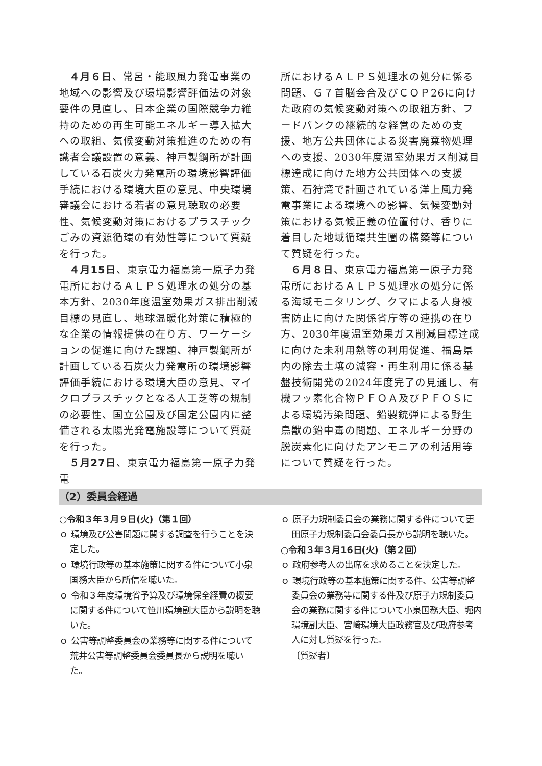４月６日、常呂・能取風力発電事業の地域への影響及び環境影響評価法の対象要件の見直し、日本企業の国際競争力維持のための再生可能エネルギー導入拡大への取組、気候変動対策推進のための有識者会議設置の意義、神戸製鋼所が計画している石炭火力発電所の環境影響評価手続における環境大臣の意見、中央環境審議会における若者の意見聴取の必要性、気候変動対策におけるプラスチックごみの資源循環の有効性等について質疑を行った。
４月15日、東京電力福島第一原子力発電所におけるＡＬＰＳ処理水の処分の基本方針、2030年度温室効果ガス排出削減目標の見直し、地球温暖化対策に積極的な企業の情報提供の在り方、ワーケーションの促進に向けた課題、神戸製鋼所が計画している石炭火力発電所の環境影響評価手続における環境大臣の意見、マイクロプラスチックとなる人工芝等の規制の必要性、国立公園及び国定公園内に整備される太陽光発電施設等について質疑を行った。
５月27日、東京電力福島第一原子力発電
所におけるＡＬＰＳ処理水の処分に係る問題、Ｇ７首脳会合及びＣＯＰ26に向けた政府の気候変動対策への取組方針、フードバンクの継続的な経営のための支援、地方公共団体による災害廃棄物処理への支援、2030年度温室効果ガス削減目標達成に向けた地方公共団体への支援策、石狩湾で計画されている洋上風力発電事業による環境への影響、気候変動対策における気候正義の位置付け、香りに着目した地域循環共生圏の構築等について質疑を行った。
６月８日、東京電力福島第一原子力発電所におけるＡＬＰＳ処理水の処分に係る海域モニタリング、クマによる人身被害防止に向けた関係省庁等の連携の在り方、2030年度温室効果ガス削減目標達成に向けた未利用熱等の利用促進、福島県内の除去土壌の減容・再生利用に係る基盤技術開発の2024年度完了の見通し、有機フッ素化合物ＰＦＯＡ及びＰＦＯＳによる環境汚染問題、鉛製銃弾による野生鳥獣の鉛中毒の問題、エネルギー分野の脱炭素化に向けたアンモニアの利活用等について質疑を行った。
（2）委員会経過
○令和３年３月９日(火)（第１回）
ｏ 環境及び公害問題に関する調査を行うことを決定した。
ｏ 環境行政等の基本施策に関する件について小泉国務大臣から所信を聴いた。
ｏ 令和３年度環境省予算及び環境保全経費の概要に関する件について笹川環境副大臣から説明を聴いた。
ｏ 公害等調整委員会の業務等に関する件について荒井公害等調整委員会委員長から説明を聴いた。
ｏ 原子力規制委員会の業務に関する件について更田原子力規制委員会委員長から説明を聴いた。
○令和３年３月16日(火)（第２回）
ｏ 政府参考人の出席を求めることを決定した。
ｏ 環境行政等の基本施策に関する件、公害等調整委員会の業務等に関する件及び原子力規制委員会の業務に関する件について小泉国務大臣、堀内環境副大臣、宮崎環境大臣政務官及び政府参考人に対し質疑を行った。
〔質疑者〕